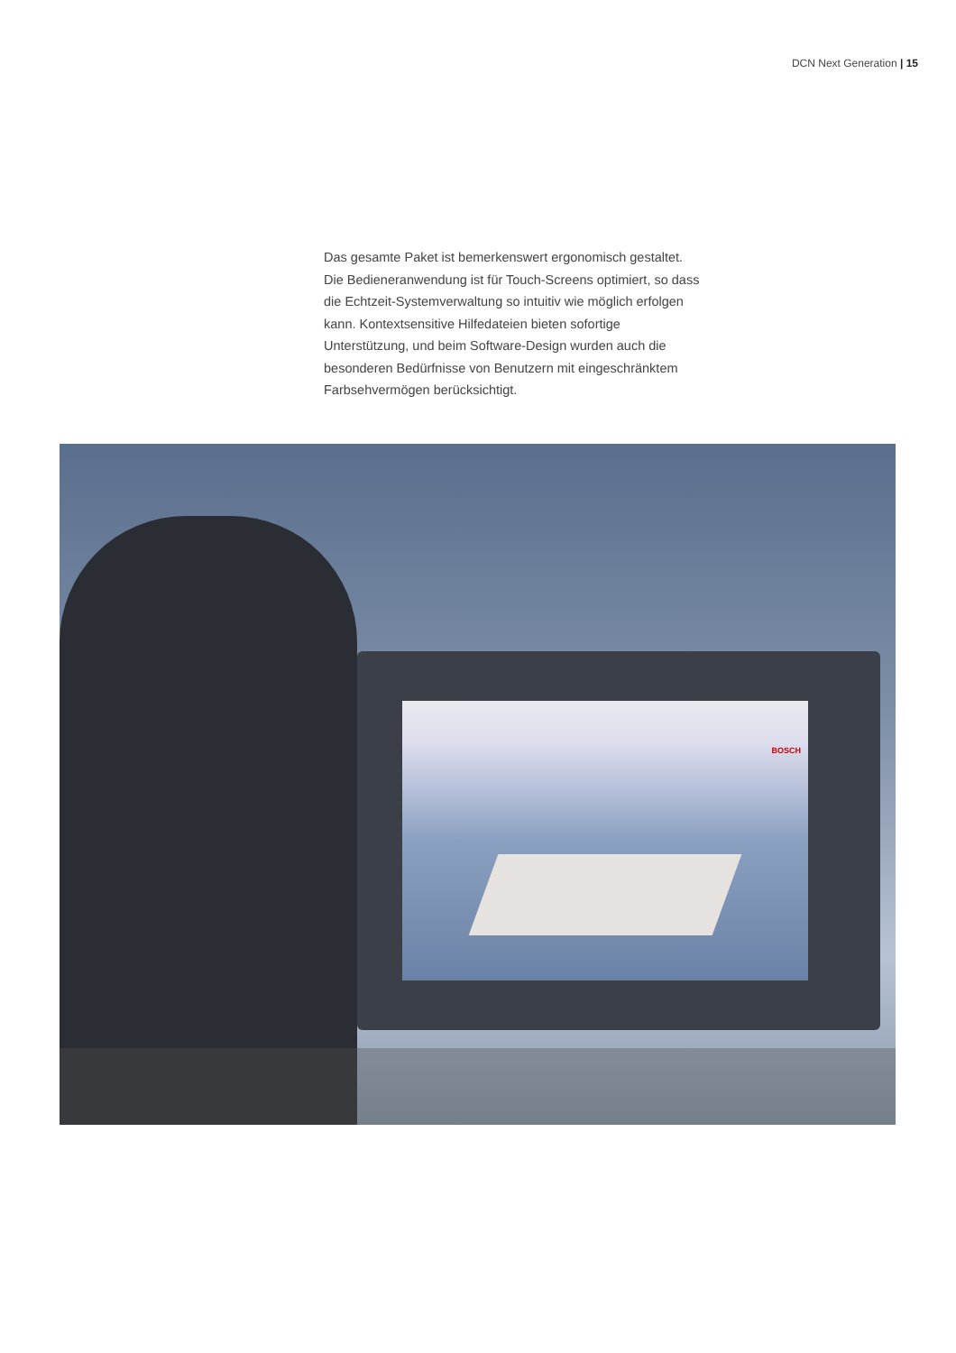DCN Next Generation | 15
Das gesamte Paket ist bemerkenswert ergonomisch gestaltet. Die Bedieneranwendung ist für Touch-Screens optimiert, so dass die Echtzeit-Systemverwaltung so intuitiv wie möglich erfolgen kann. Kontextsensitive Hilfedateien bieten sofortige Unterstützung, und beim Software-Design wurden auch die besonderen Bedürfnisse von Benutzern mit eingeschränktem Farbsehvermögen berücksichtigt.
BOSCH